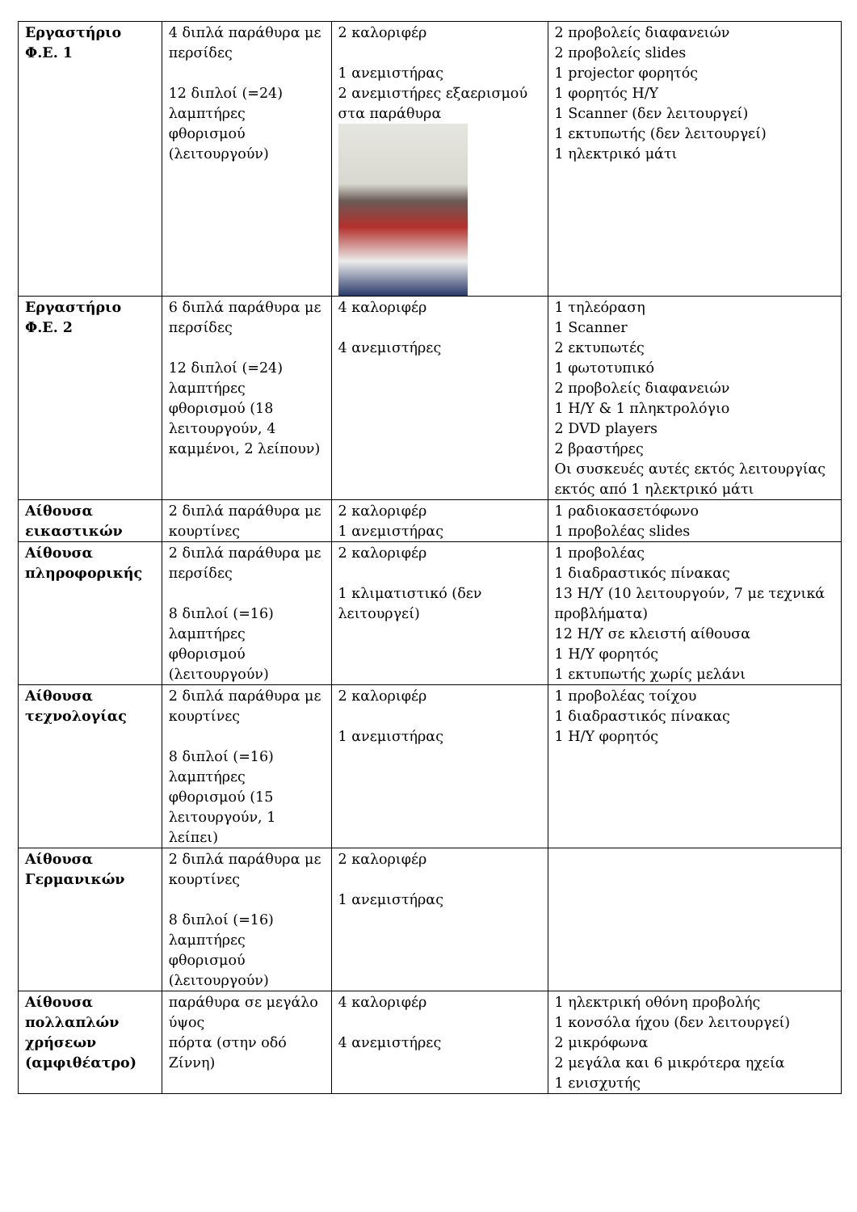| Εργαστήριο Φ.Ε. 1 | 4 διπλά παράθυρα με περσίδες 12 διπλοί (=24) λαμπτήρες φθορισμού (λειτουργούν) | 2 καλοριφέρ 1 ανεμιστήρας 2 ανεμιστήρες εξαερισμού στα παράθυρα | 2 προβολείς διαφανειών 2 προβολείς slides 1 projector φορητός 1 φορητός Η/Υ 1 Scanner (δεν λειτουργεί) 1 εκτυπωτής (δεν λειτουργεί) 1 ηλεκτρικό μάτι | |
| Εργαστήριο Φ.Ε. 2 | 6 διπλά παράθυρα με περσίδες 12 διπλοί (=24) λαμπτήρες φθορισμού (18 λειτουργούν, 4 καμμένοι, 2 λείπουν) | 4 καλοριφέρ 4 ανεμιστήρες | 1 τηλεόραση 1 Scanner 2 εκτυπωτές 1 φωτοτυπικό 2 προβολείς διαφανειών 1 Η/Υ & 1 πληκτρολόγιο 2 DVD players 2 βραστήρες Οι συσκευές αυτές εκτός λειτουργίας εκτός από 1 ηλεκτρικό μάτι | |
| Αίθουσα εικαστικών | 2 διπλά παράθυρα με κουρτίνες | 2 καλοριφέρ 1 ανεμιστήρας | 1 ραδιοκασετόφωνο 1 προβολέας slides | |
| Αίθουσα πληροφορικής | 2 διπλά παράθυρα με περσίδες 8 διπλοί (=16) λαμπτήρες φθορισμού (λειτουργούν) | 2 καλοριφέρ 1 κλιματιστικό (δεν λειτουργεί) | 1 προβολέας 1 διαδραστικός πίνακας 13 Η/Υ (10 λειτουργούν, 7 με τεχνικά προβλήματα) 12 Η/Υ σε κλειστή αίθουσα 1 Η/Υ φορητός 1 εκτυπωτής χωρίς μελάνι | |
| Αίθουσα τεχνολογίας | 2 διπλά παράθυρα με κουρτίνες 8 διπλοί (=16) λαμπτήρες φθορισμού (15 λειτουργούν, 1 λείπει) | 2 καλοριφέρ 1 ανεμιστήρας | 1 προβολέας τοίχου 1 διαδραστικός πίνακας 1 Η/Υ φορητός | |
| Αίθουσα Γερμανικών | 2 διπλά παράθυρα με κουρτίνες 8 διπλοί (=16) λαμπτήρες φθορισμού (λειτουργούν) | 2 καλοριφέρ 1 ανεμιστήρας | | |
| Αίθουσα πολλαπλών χρήσεων (αμφιθέατρο) | παράθυρα σε μεγάλο ύψος πόρτα (στην οδό Ζίννη) | 4 καλοριφέρ 4 ανεμιστήρες | 1 ηλεκτρική οθόνη προβολής 1 κονσόλα ήχου (δεν λειτουργεί) 2 μικρόφωνα 2 μεγάλα και 6 μικρότερα ηχεία 1 ενισχυτής | |